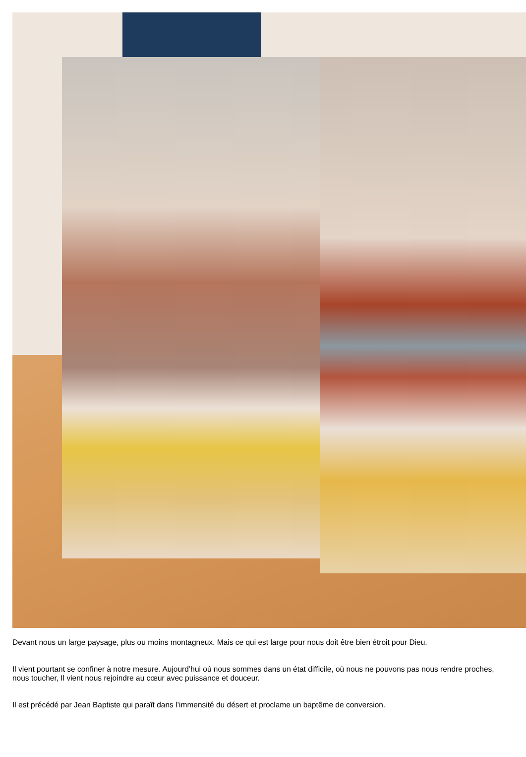Devant nous un large paysage, plus ou moins montagneux. Mais ce qui est large pour nous doit être bien étroit pour Dieu.
Il vient pourtant se confiner à notre mesure. Aujourd’hui où nous sommes dans un état difficile, où nous ne pouvons pas nous rendre proches, nous toucher, Il vient nous rejoindre au cœur avec puissance et douceur.
Il est précédé par Jean Baptiste qui paraît dans l’immensité du désert et proclame un baptême de conversion.